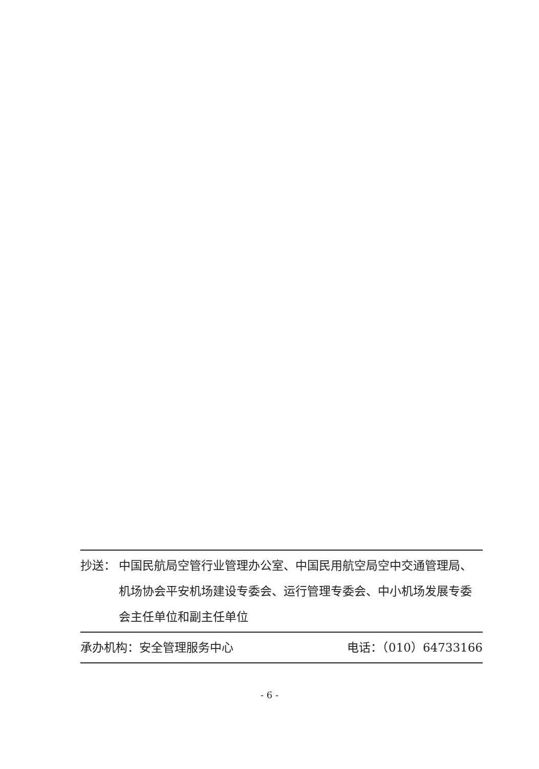抄送： 中国民航局空管行业管理办公室、中国民用航空局空中交通管理局、机场协会平安机场建设专委会、运行管理专委会、中小机场发展专委会主任单位和副主任单位
承办机构：安全管理服务中心 电话：（010）64733166
- 6 -